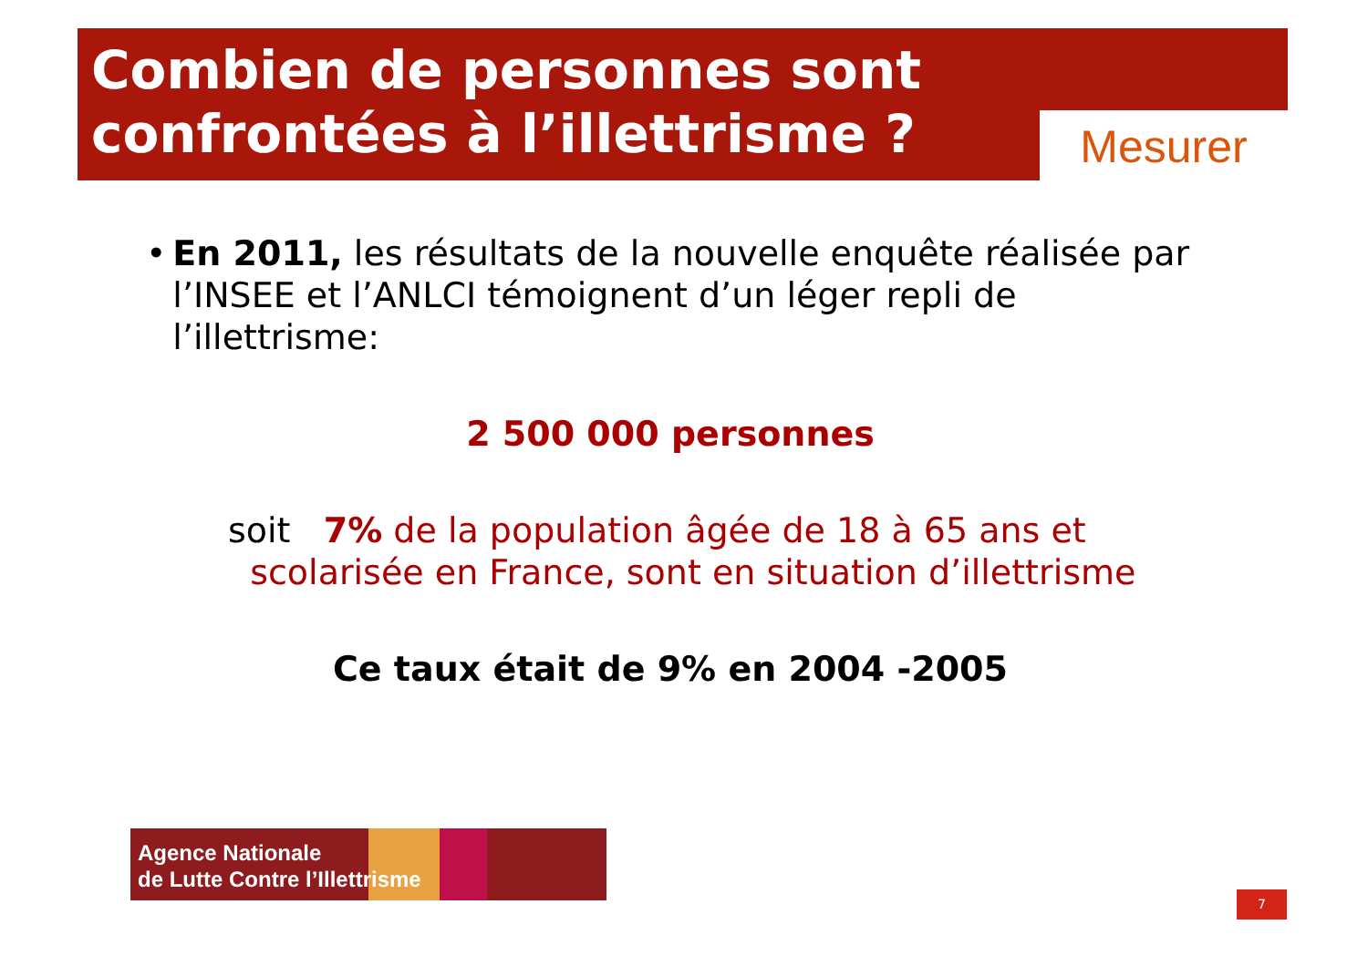Combien de personnes sont
confrontées à l’illettrisme ?
Mesurer
• En 2011, les résultats de la nouvelle enquête réalisée par l’INSEE et l’ANLCI témoignent d’un léger repli de l’illettrisme:
2 500 000 personnes
soit 7% de la population âgée de 18 à 65 ans et
scolarisée en France, sont en situation d’illettrisme
Ce taux était de 9% en 2004 -2005
Agence Nationale
de Lutte Contre l’Illettrisme
7